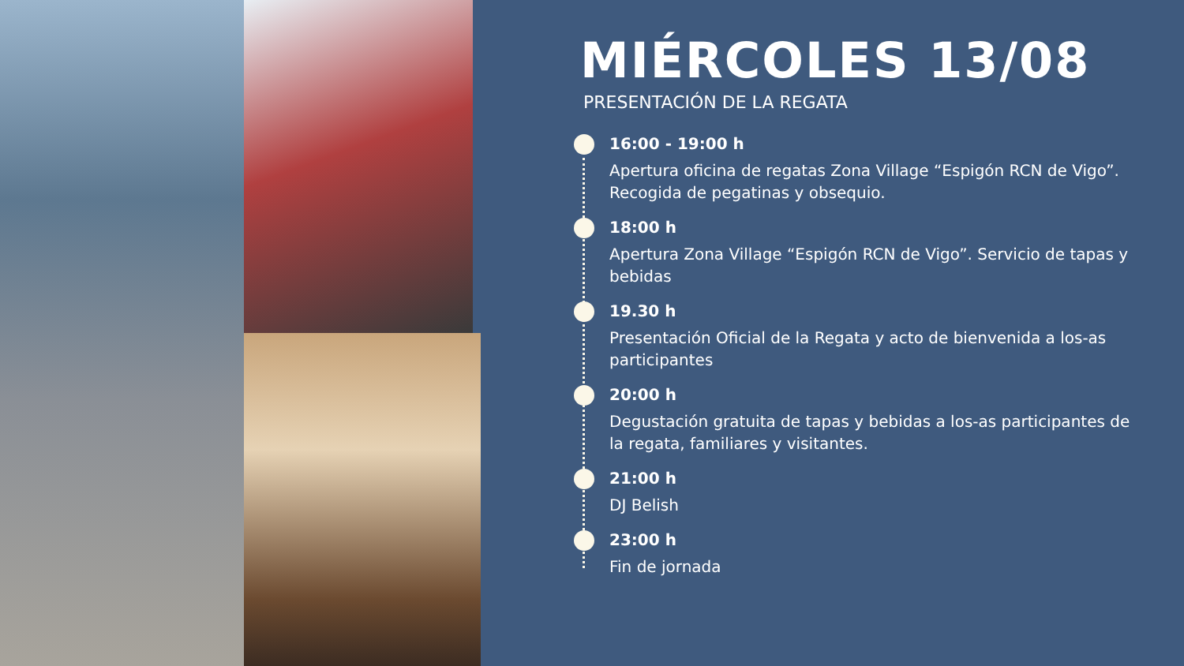MIÉRCOLES 13/08
PRESENTACIÓN DE LA REGATA
16:00 - 19:00 h
Apertura oficina de regatas Zona Village “Espigón RCN de Vigo”. Recogida de pegatinas y obsequio.
18:00 h
Apertura Zona Village “Espigón RCN de Vigo”. Servicio de tapas y bebidas
19.30 h
Presentación Oficial de la Regata y acto de bienvenida a los-as participantes
20:00 h
Degustación gratuita de tapas y bebidas a los-as participantes de la regata, familiares y visitantes.
21:00 h
DJ Belish
23:00 h
Fin de jornada